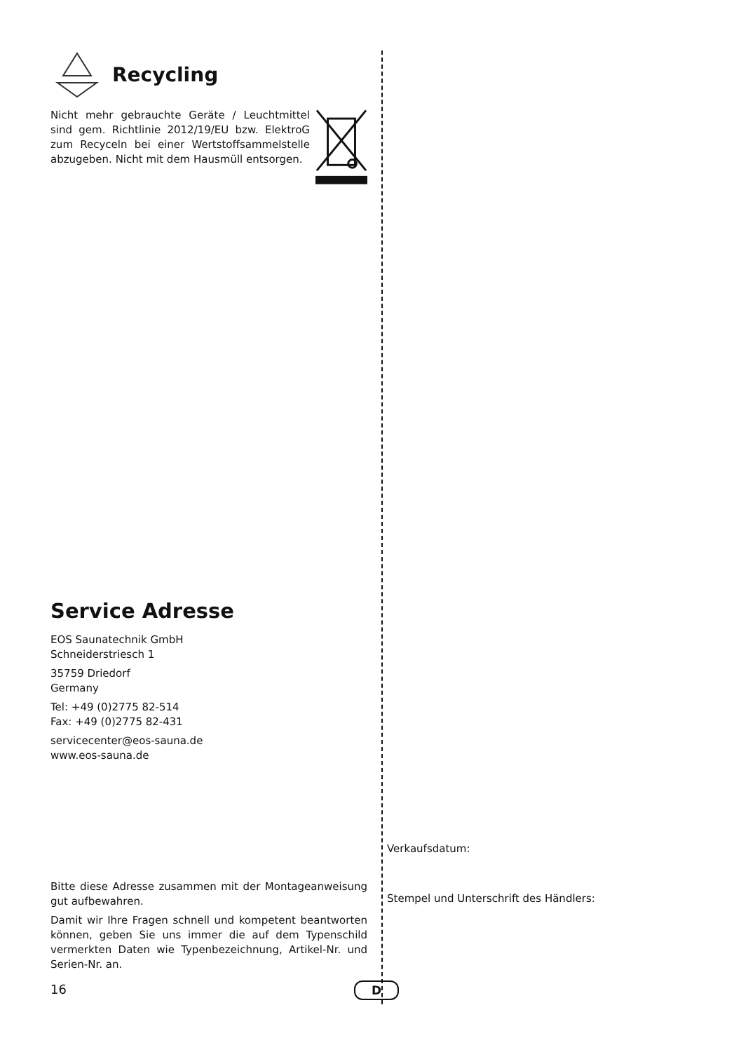Recycling
Nicht mehr gebrauchte Geräte / Leuchtmittel sind gem. Richtlinie 2012/19/EU bzw. ElektroG zum Recyceln bei einer Wertstoffsammelstelle abzugeben. Nicht mit dem Hausmüll entsorgen.
Service Adresse
EOS Saunatechnik GmbH
Schneiderstriesch 1
35759 Driedorf
Germany
Tel: +49 (0)2775 82-514
Fax: +49 (0)2775 82-431
servicecenter@eos-sauna.de
www.eos-sauna.de
Bitte diese Adresse zusammen mit der Montageanweisung gut aufbewahren.
Damit wir Ihre Fragen schnell und kompetent beantworten können, geben Sie uns immer die auf dem Typenschild vermerkten Daten wie Typenbezeichnung, Artikel-Nr. und Serien-Nr. an.
Verkaufsdatum:
Stempel und Unterschrift des Händlers:
16 D